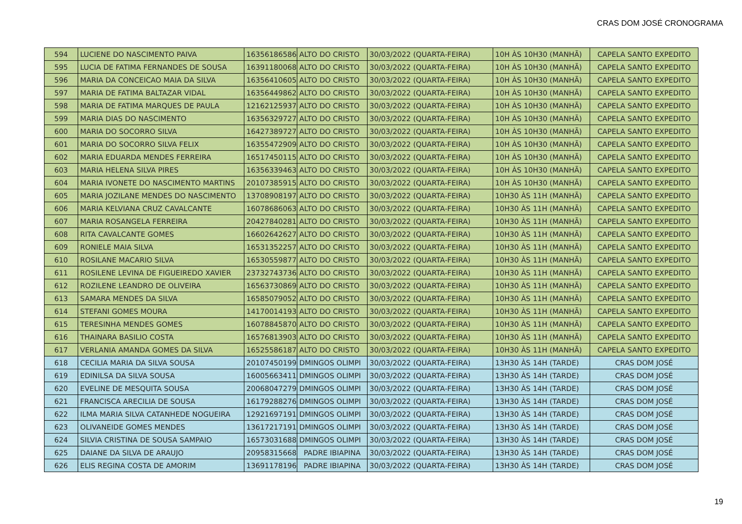CRAS DOM JOSÉ CRONOGRAMA
| 594 | LUCIENE DO NASCIMENTO PAIVA | 16356186586 | ALTO DO CRISTO | 30/03/2022 (QUARTA-FEIRA) | 10H ÀS 10H30 (MANHÃ) | CAPELA SANTO EXPEDITO |
| 595 | LUCIA DE FATIMA FERNANDES DE SOUSA | 16391180068 | ALTO DO CRISTO | 30/03/2022 (QUARTA-FEIRA) | 10H ÀS 10H30 (MANHÃ) | CAPELA SANTO EXPEDITO |
| 596 | MARIA DA CONCEICAO MAIA DA SILVA | 16356410605 | ALTO DO CRISTO | 30/03/2022 (QUARTA-FEIRA) | 10H ÀS 10H30 (MANHÃ) | CAPELA SANTO EXPEDITO |
| 597 | MARIA DE FATIMA BALTAZAR VIDAL | 16356449862 | ALTO DO CRISTO | 30/03/2022 (QUARTA-FEIRA) | 10H ÀS 10H30 (MANHÃ) | CAPELA SANTO EXPEDITO |
| 598 | MARIA DE FATIMA MARQUES DE PAULA | 12162125937 | ALTO DO CRISTO | 30/03/2022 (QUARTA-FEIRA) | 10H ÀS 10H30 (MANHÃ) | CAPELA SANTO EXPEDITO |
| 599 | MARIA DIAS DO NASCIMENTO | 16356329727 | ALTO DO CRISTO | 30/03/2022 (QUARTA-FEIRA) | 10H ÀS 10H30 (MANHÃ) | CAPELA SANTO EXPEDITO |
| 600 | MARIA DO SOCORRO SILVA | 16427389727 | ALTO DO CRISTO | 30/03/2022 (QUARTA-FEIRA) | 10H ÀS 10H30 (MANHÃ) | CAPELA SANTO EXPEDITO |
| 601 | MARIA DO SOCORRO SILVA FELIX | 16355472909 | ALTO DO CRISTO | 30/03/2022 (QUARTA-FEIRA) | 10H ÀS 10H30 (MANHÃ) | CAPELA SANTO EXPEDITO |
| 602 | MARIA EDUARDA MENDES FERREIRA | 16517450115 | ALTO DO CRISTO | 30/03/2022 (QUARTA-FEIRA) | 10H ÀS 10H30 (MANHÃ) | CAPELA SANTO EXPEDITO |
| 603 | MARIA HELENA SILVA PIRES | 16356339463 | ALTO DO CRISTO | 30/03/2022 (QUARTA-FEIRA) | 10H ÀS 10H30 (MANHÃ) | CAPELA SANTO EXPEDITO |
| 604 | MARIA IVONETE DO NASCIMENTO MARTINS | 20107385915 | ALTO DO CRISTO | 30/03/2022 (QUARTA-FEIRA) | 10H ÀS 10H30 (MANHÃ) | CAPELA SANTO EXPEDITO |
| 605 | MARIA JOZILANE MENDES DO NASCIMENTO | 13708908197 | ALTO DO CRISTO | 30/03/2022 (QUARTA-FEIRA) | 10H30 ÀS 11H (MANHÃ) | CAPELA SANTO EXPEDITO |
| 606 | MARIA KELVIANA CRUZ CAVALCANTE | 16078686063 | ALTO DO CRISTO | 30/03/2022 (QUARTA-FEIRA) | 10H30 ÀS 11H (MANHÃ) | CAPELA SANTO EXPEDITO |
| 607 | MARIA ROSANGELA FERREIRA | 20427840281 | ALTO DO CRISTO | 30/03/2022 (QUARTA-FEIRA) | 10H30 ÀS 11H (MANHÃ) | CAPELA SANTO EXPEDITO |
| 608 | RITA CAVALCANTE GOMES | 16602642627 | ALTO DO CRISTO | 30/03/2022 (QUARTA-FEIRA) | 10H30 ÀS 11H (MANHÃ) | CAPELA SANTO EXPEDITO |
| 609 | RONIELE MAIA SILVA | 16531352257 | ALTO DO CRISTO | 30/03/2022 (QUARTA-FEIRA) | 10H30 ÀS 11H (MANHÃ) | CAPELA SANTO EXPEDITO |
| 610 | ROSILANE MACARIO SILVA | 16530559877 | ALTO DO CRISTO | 30/03/2022 (QUARTA-FEIRA) | 10H30 ÀS 11H (MANHÃ) | CAPELA SANTO EXPEDITO |
| 611 | ROSILENE LEVINA DE FIGUEIREDO XAVIER | 23732743736 | ALTO DO CRISTO | 30/03/2022 (QUARTA-FEIRA) | 10H30 ÀS 11H (MANHÃ) | CAPELA SANTO EXPEDITO |
| 612 | ROZILENE LEANDRO DE OLIVEIRA | 16563730869 | ALTO DO CRISTO | 30/03/2022 (QUARTA-FEIRA) | 10H30 ÀS 11H (MANHÃ) | CAPELA SANTO EXPEDITO |
| 613 | SAMARA MENDES DA SILVA | 16585079052 | ALTO DO CRISTO | 30/03/2022 (QUARTA-FEIRA) | 10H30 ÀS 11H (MANHÃ) | CAPELA SANTO EXPEDITO |
| 614 | STEFANI GOMES MOURA | 14170014193 | ALTO DO CRISTO | 30/03/2022 (QUARTA-FEIRA) | 10H30 ÀS 11H (MANHÃ) | CAPELA SANTO EXPEDITO |
| 615 | TERESINHA MENDES GOMES | 16078845870 | ALTO DO CRISTO | 30/03/2022 (QUARTA-FEIRA) | 10H30 ÀS 11H (MANHÃ) | CAPELA SANTO EXPEDITO |
| 616 | THAINARA BASILIO COSTA | 16576813903 | ALTO DO CRISTO | 30/03/2022 (QUARTA-FEIRA) | 10H30 ÀS 11H (MANHÃ) | CAPELA SANTO EXPEDITO |
| 617 | VERLANIA AMANDA GOMES DA SILVA | 16525586187 | ALTO DO CRISTO | 30/03/2022 (QUARTA-FEIRA) | 10H30 ÀS 11H (MANHÃ) | CAPELA SANTO EXPEDITO |
| 618 | CECILIA MARIA DA SILVA SOUSA | 20107450199 | DMINGOS OLIMPI | 30/03/2022 (QUARTA-FEIRA) | 13H30 ÀS 14H (TARDE) | CRAS DOM JOSÉ |
| 619 | EDINILSA DA SILVA SOUSA | 16005663411 | DMINGOS OLIMPI | 30/03/2022 (QUARTA-FEIRA) | 13H30 ÀS 14H (TARDE) | CRAS DOM JOSÉ |
| 620 | EVELINE DE MESQUITA SOUSA | 20068047279 | DMINGOS OLIMPI | 30/03/2022 (QUARTA-FEIRA) | 13H30 ÀS 14H (TARDE) | CRAS DOM JOSÉ |
| 621 | FRANCISCA ARECILIA DE SOUSA | 16179288276 | DMINGOS OLIMPI | 30/03/2022 (QUARTA-FEIRA) | 13H30 ÀS 14H (TARDE) | CRAS DOM JOSÉ |
| 622 | ILMA MARIA SILVA CATANHEDE NOGUEIRA | 12921697191 | DMINGOS OLIMPI | 30/03/2022 (QUARTA-FEIRA) | 13H30 ÀS 14H (TARDE) | CRAS DOM JOSÉ |
| 623 | OLIVANEIDE GOMES MENDES | 13617217191 | DMINGOS OLIMPI | 30/03/2022 (QUARTA-FEIRA) | 13H30 ÀS 14H (TARDE) | CRAS DOM JOSÉ |
| 624 | SILVIA CRISTINA DE SOUSA SAMPAIO | 16573031688 | DMINGOS OLIMPI | 30/03/2022 (QUARTA-FEIRA) | 13H30 ÀS 14H (TARDE) | CRAS DOM JOSÉ |
| 625 | DAIANE DA SILVA DE ARAUJO | 20958315668 | PADRE IBIAPINA | 30/03/2022 (QUARTA-FEIRA) | 13H30 ÀS 14H (TARDE) | CRAS DOM JOSÉ |
| 626 | ELIS REGINA COSTA DE AMORIM | 13691178196 | PADRE IBIAPINA | 30/03/2022 (QUARTA-FEIRA) | 13H30 ÀS 14H (TARDE) | CRAS DOM JOSÉ |
19